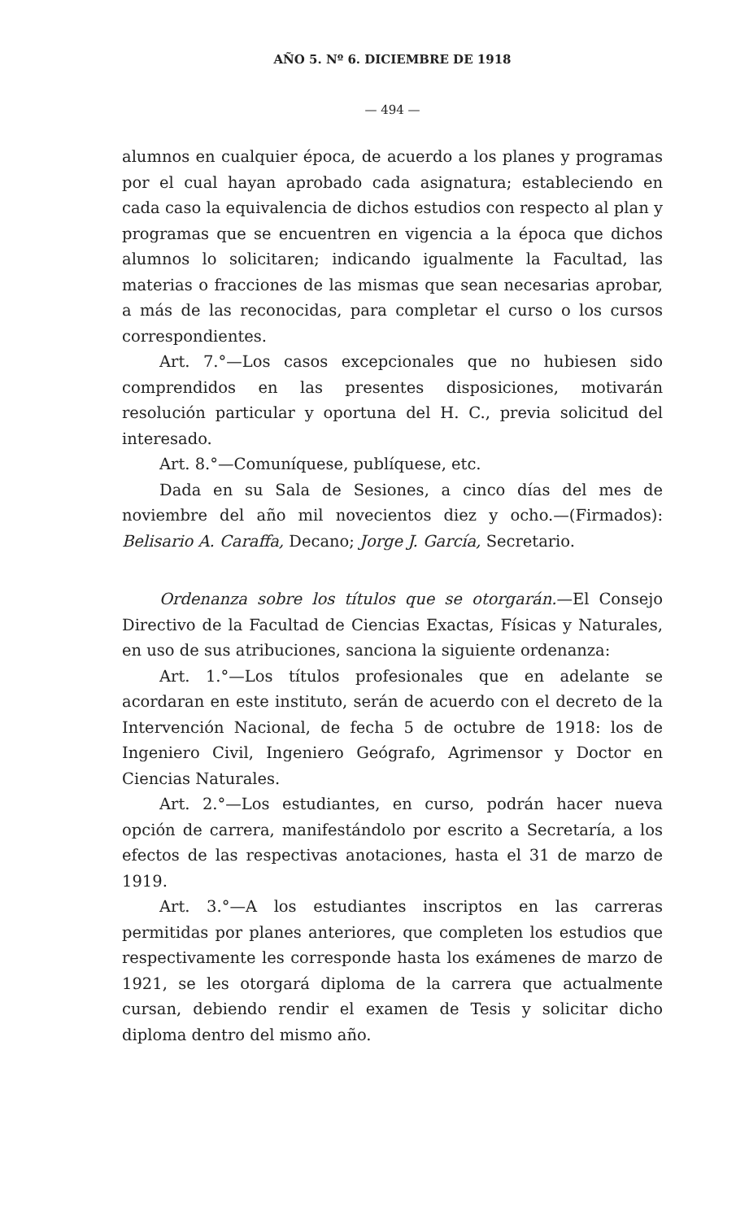AÑO 5. Nº 6. DICIEMBRE DE 1918
— 494 —
alumnos en cualquier época, de acuerdo a los planes y programas por el cual hayan aprobado cada asignatura; estableciendo en cada caso la equivalencia de dichos estudios con respecto al plan y programas que se encuentren en vigencia a la época que dichos alumnos lo solicitaren; indicando igualmente la Facultad, las materias o fracciones de las mismas que sean necesarias aprobar, a más de las reconocidas, para completar el curso o los cursos correspondientes.
Art. 7.°—Los casos excepcionales que no hubiesen sido comprendidos en las presentes disposiciones, motivarán resolución particular y oportuna del H. C., previa solicitud del interesado.
Art. 8.°—Comuníquese, publíquese, etc.
Dada en su Sala de Sesiones, a cinco días del mes de noviembre del año mil novecientos diez y ocho.—(Firmados): Belisario A. Caraffa, Decano; Jorge J. García, Secretario.
Ordenanza sobre los títulos que se otorgarán.—El Consejo Directivo de la Facultad de Ciencias Exactas, Físicas y Naturales, en uso de sus atribuciones, sanciona la siguiente ordenanza:
Art. 1.°—Los títulos profesionales que en adelante se acordaran en este instituto, serán de acuerdo con el decreto de la Intervención Nacional, de fecha 5 de octubre de 1918: los de Ingeniero Civil, Ingeniero Geógrafo, Agrimensor y Doctor en Ciencias Naturales.
Art. 2.°—Los estudiantes, en curso, podrán hacer nueva opción de carrera, manifestándolo por escrito a Secretaría, a los efectos de las respectivas anotaciones, hasta el 31 de marzo de 1919.
Art. 3.°—A los estudiantes inscriptos en las carreras permitidas por planes anteriores, que completen los estudios que respectivamente les corresponde hasta los exámenes de marzo de 1921, se les otorgará diploma de la carrera que actualmente cursan, debiendo rendir el examen de Tesis y solicitar dicho diploma dentro del mismo año.